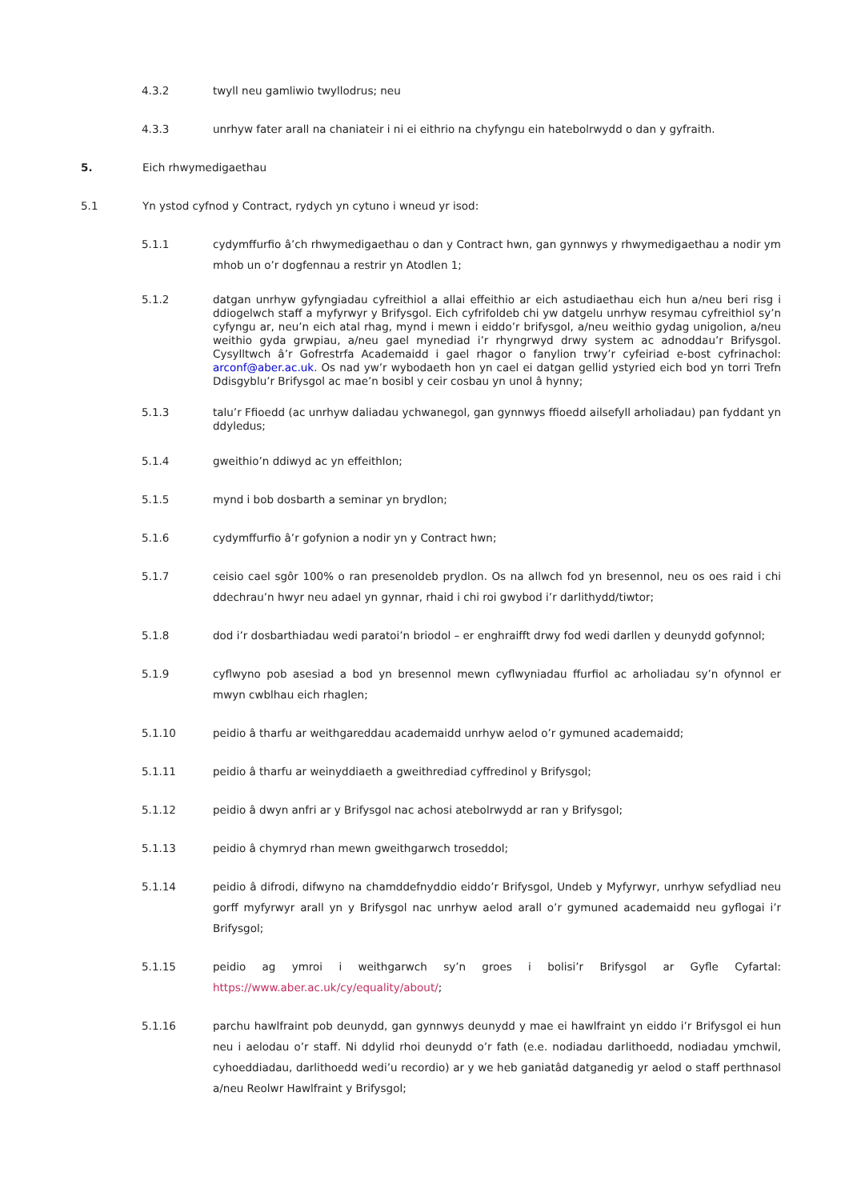4.3.2 twyll neu gamliwio twyllodrus; neu
4.3.3 unrhyw fater arall na chaniateir i ni ei eithrio na chyfyngu ein hatebolrwydd o dan y gyfraith.
5. Eich rhwymedigaethau
5.1 Yn ystod cyfnod y Contract, rydych yn cytuno i wneud yr isod:
5.1.1 cydymffurfio â’ch rhwymedigaethau o dan y Contract hwn, gan gynnwys y rhwymedigaethau a nodir ym mhob un o’r dogfennau a restrir yn Atodlen 1;
5.1.2 datgan unrhyw gyfyngiadau cyfreithiol a allai effeithio ar eich astudiaethau eich hun a/neu beri risg i ddiogelwch staff a myfyrwyr y Brifysgol. Eich cyfrifoldeb chi yw datgelu unrhyw resymau cyfreithiol sy’n cyfyngu ar, neu’n eich atal rhag, mynd i mewn i eiddo’r brifysgol, a/neu weithio gydag unigolion, a/neu weithio gyda grwpiau, a/neu gael mynediad i’r rhyngrwyd drwy system ac adnoddau’r Brifysgol. Cysylltwch â’r Gofrestrfa Academaidd i gael rhagor o fanylion trwy’r cyfeiriad e-bost cyfrinachol: arconf@aber.ac.uk. Os nad yw’r wybodaeth hon yn cael ei datgan gellid ystyried eich bod yn torri Trefn Ddisgyblu’r Brifysgol ac mae’n bosibl y ceir cosbau yn unol â hynny;
5.1.3 talu’r Ffioedd (ac unrhyw daliadau ychwanegol, gan gynnwys ffioedd ailsefyll arholiadau) pan fyddant yn ddyledus;
5.1.4 gweithio’n ddiwyd ac yn effeithlon;
5.1.5 mynd i bob dosbarth a seminar yn brydlon;
5.1.6 cydymffurfio â’r gofynion a nodir yn y Contract hwn;
5.1.7 ceisio cael sgôr 100% o ran presenoldeb prydlon. Os na allwch fod yn bresennol, neu os oes raid i chi ddechrau’n hwyr neu adael yn gynnar, rhaid i chi roi gwybod i’r darlithydd/tiwtor;
5.1.8 dod i’r dosbarthiadau wedi paratoi’n briodol – er enghraifft drwy fod wedi darllen y deunydd gofynnol;
5.1.9 cyflwyno pob asesiad a bod yn bresennol mewn cyflwyniadau ffurfiol ac arholiadau sy’n ofynnol er mwyn cwblhau eich rhaglen;
5.1.10 peidio â tharfu ar weithgareddau academaidd unrhyw aelod o’r gymuned academaidd;
5.1.11 peidio â tharfu ar weinyddiaeth a gweithrediad cyffredinol y Brifysgol;
5.1.12 peidio â dwyn anfri ar y Brifysgol nac achosi atebolrwydd ar ran y Brifysgol;
5.1.13 peidio â chymryd rhan mewn gweithgarwch troseddol;
5.1.14 peidio â difrodi, difwyno na chamddefnyddio eiddo’r Brifysgol, Undeb y Myfyrwyr, unrhyw sefydliad neu gorff myfyrwyr arall yn y Brifysgol nac unrhyw aelod arall o’r gymuned academaidd neu gyflogai i’r Brifysgol;
5.1.15 peidio ag ymroi i weithgarwch sy’n groes i bolisi’r Brifysgol ar Gyfle Cyfartal: https://www.aber.ac.uk/cy/equality/about/;
5.1.16 parchu hawlfraint pob deunydd, gan gynnwys deunydd y mae ei hawlfraint yn eiddo i’r Brifysgol ei hun neu i aelodau o’r staff. Ni ddylid rhoi deunydd o’r fath (e.e. nodiadau darlithoedd, nodiadau ymchwil, cyhoeddiadau, darlithoedd wedi’u recordio) ar y we heb ganiatâd datganedig yr aelod o staff perthnasol a/neu Reolwr Hawlfraint y Brifysgol;